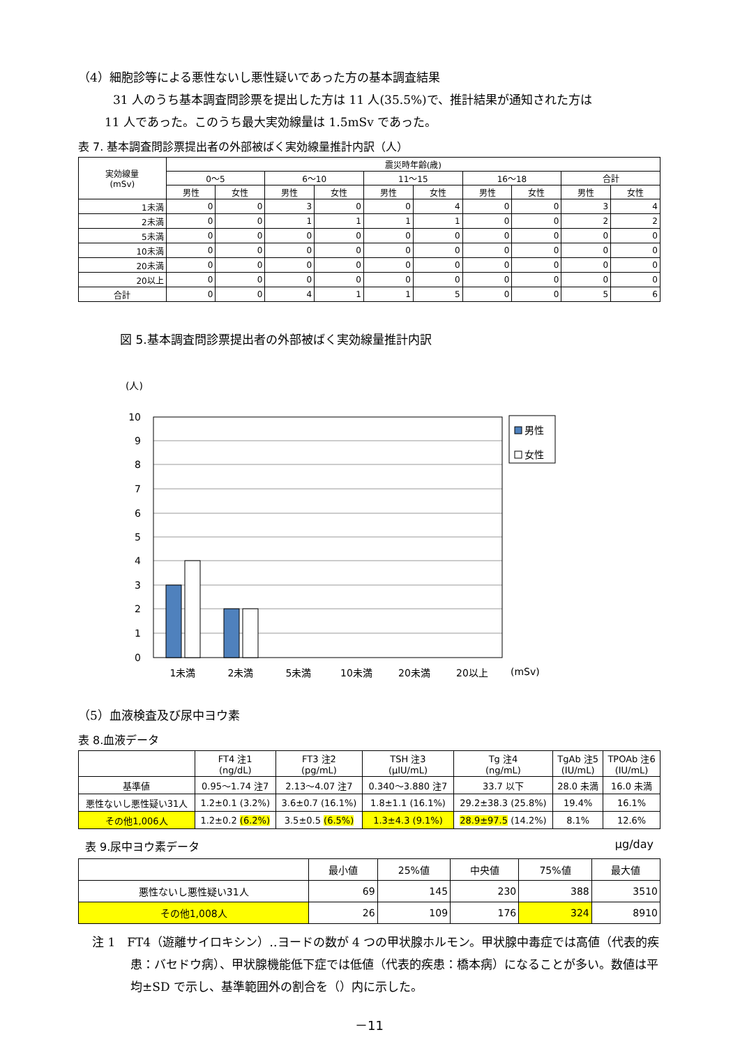（4）細胞診等による悪性ないし悪性疑いであった方の基本調査結果
31 人のうち基本調査問診票を提出した方は 11 人(35.5%)で、推計結果が通知された方は
11 人であった。このうち最大実効線量は 1.5mSv であった。
表 7. 基本調査問診票提出者の外部被ばく実効線量推計内訳（人）
| 実効線量 (mSv) | 震災時年齢(歳) | | | | | | | | | |
| --- | --- | --- | --- | --- | --- | --- | --- | --- | --- | --- |
| | 0～5 | | 6～10 | | 11～15 | | 16～18 | | 合計 | |
| | 男性 | 女性 | 男性 | 女性 | 男性 | 女性 | 男性 | 女性 | 男性 | 女性 |
| 1未満 | 0 | 0 | 3 | 0 | 0 | 4 | 0 | 0 | 3 | 4 |
| 2未満 | 0 | 0 | 1 | 1 | 1 | 1 | 0 | 0 | 2 | 2 |
| 5未満 | 0 | 0 | 0 | 0 | 0 | 0 | 0 | 0 | 0 | 0 |
| 10未満 | 0 | 0 | 0 | 0 | 0 | 0 | 0 | 0 | 0 | 0 |
| 20未満 | 0 | 0 | 0 | 0 | 0 | 0 | 0 | 0 | 0 | 0 |
| 20以上 | 0 | 0 | 0 | 0 | 0 | 0 | 0 | 0 | 0 | 0 |
| 合計 | 0 | 0 | 4 | 1 | 1 | 5 | 0 | 0 | 5 | 6 |
図 5.基本調査問診票提出者の外部被ばく実効線量推計内訳
(人)
10
9
8
7
6
5
4
3
2
1
0
1未満
2未満
5未満
10未満
20未満
20以上
(mSv)
男性
女性
（5）血液検査及び尿中ヨウ素
表 8.血液データ
| | FT4 注1 (ng/dL) | FT3 注2 (pg/mL) | TSH 注3 (μIU/mL) | Tg 注4 (ng/mL) | TgAb 注5 (IU/mL) | TPOAb 注6 (IU/mL) |
| --- | --- | --- | --- | --- | --- | --- |
| 基準値 | 0.95～1.74 注7 | 2.13～4.07 注7 | 0.340～3.880 注7 | 33.7 以下 | 28.0 未満 | 16.0 未満 |
| 悪性ないし悪性疑い31人 | 1.2±0.1 (3.2%) | 3.6±0.7 (16.1%) | 1.8±1.1 (16.1%) | 29.2±38.3 (25.8%) | 19.4% | 16.1% |
| その他1,006人 | 1.2±0.2 (6.2%) | 3.5±0.5 (6.5%) | 1.3±4.3 (9.1%) | 28.9±97.5 (14.2%) | 8.1% | 12.6% |
表 9.尿中ヨウ素データ μg/day
| | 最小値 | 25%値 | 中央値 | 75%値 | 最大値 |
| --- | --- | --- | --- | --- | --- |
| 悪性ないし悪性疑い31人 | 69 | 145 | 230 | 388 | 3510 |
| その他1,008人 | 26 | 109 | 176 | 324 | 8910 |
注 1　FT4（遊離サイロキシン）‥ヨードの数が 4 つの甲状腺ホルモン。甲状腺中毒症では高値（代表的疾患：バセドウ病）、甲状腺機能低下症では低値（代表的疾患：橋本病）になることが多い。数値は平均±SD で示し、基準範囲外の割合を（）内に示した。
－11